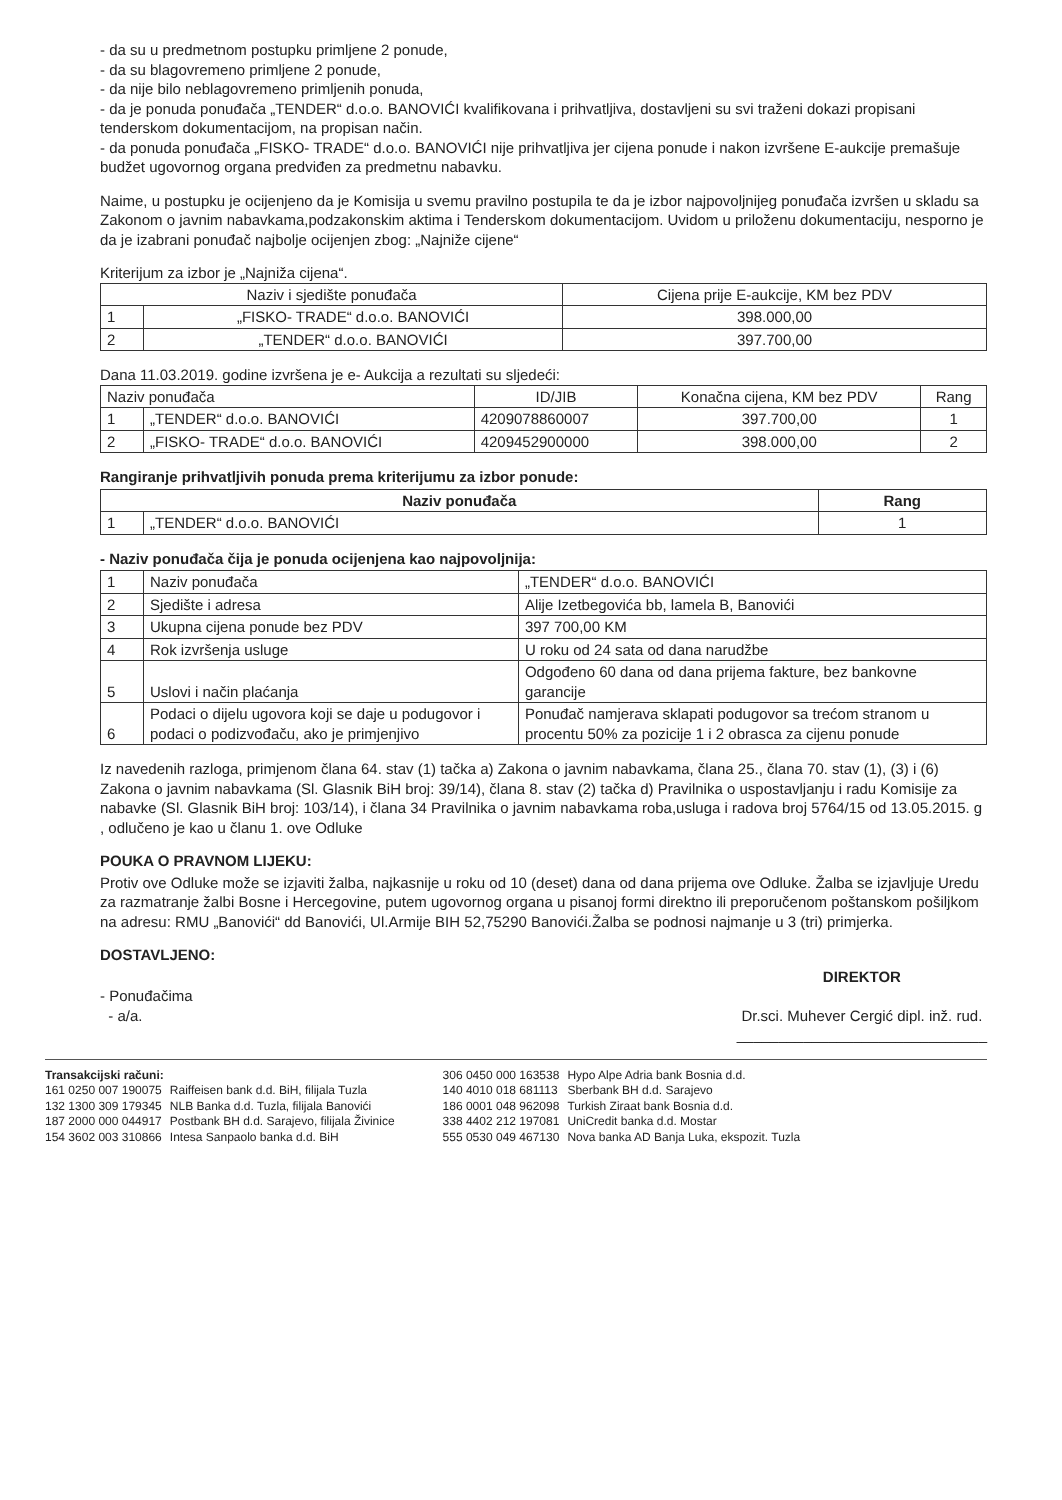- da su u predmetnom postupku primljene 2 ponude,
- da su blagovremeno primljene 2 ponude,
- da nije bilo neblagovremeno primljenih ponuda,
- da je ponuda ponuđača „TENDER“ d.o.o. BANOVIĆI kvalifikovana i prihvatljiva, dostavljeni su svi traženi dokazi propisani tenderskom dokumentacijom, na propisan način.
- da ponuda ponuđača „FISKO- TRADE“ d.o.o. BANOVIĆI nije prihvatljiva jer cijena ponude i nakon izvršene E-aukcije premašuje budžet ugovornog organa predviđen za predmetnu nabavku.
Naime, u postupku je ocijenjeno da je Komisija u svemu pravilno postupila te da je izbor najpovoljnijeg ponuđača izvršen u skladu sa Zakonom o javnim nabavkama,podzakonskim aktima i Tenderskom dokumentacijom. Uvidom u priloženu dokumentaciju, nesporno je da je izabrani ponuđač najbolje ocijenjen zbog: „Najniže cijene“
Kriterijum za izbor je „Najniža cijena“.
| Naziv i sjedište ponuđača | | Cijena prije E-aukcije, KM bez PDV |
| --- | --- | --- |
| 1 | „FISKO- TRADE“ d.o.o. BANOVIĆI | 398.000,00 |
| 2 | „TENDER“ d.o.o. BANOVIĆI | 397.700,00 |
Dana 11.03.2019. godine izvršena je e- Aukcija a rezultati su sljedeći:
| Naziv ponuđača | | ID/JIB | Konačna cijena, KM bez PDV | Rang |
| --- | --- | --- | --- | --- |
| 1 | „TENDER“ d.o.o. BANOVIĆI | 4209078860007 | 397.700,00 | 1 |
| 2 | „FISKO- TRADE“ d.o.o. BANOVIĆI | 4209452900000 | 398.000,00 | 2 |
Rangiranje prihvatljivih ponuda prema kriterijumu za izbor ponude:
| Naziv ponuđača | | Rang |
| --- | --- | --- |
| 1 | „TENDER“ d.o.o. BANOVIĆI | 1 |
- Naziv ponuđača čija je ponuda ocijenjena kao najpovoljnija:
| 1 | Naziv ponuđača | „TENDER“ d.o.o. BANOVIĆI |
| 2 | Sjedište i adresa | Alije Izetbegovića bb, lamela B, Banovići |
| 3 | Ukupna cijena ponude bez PDV | 397 700,00 KM |
| 4 | Rok izvršenja usluge | U roku od 24 sata od dana narudžbe |
| 5 | Uslovi i način plaćanja | Odgođeno 60 dana od dana prijema fakture, bez bankovne garancije |
| 6 | Podaci o dijelu ugovora koji se daje u podugovor i podaci o podizvođaču, ako je primjenjivo | Ponuđač namjerava sklapati podugovor sa trećom stranom u procentu 50% za pozicije 1 i 2 obrasca za cijenu ponude |
Iz navedenih razloga, primjenom člana 64. stav (1) tačka a) Zakona o javnim nabavkama, člana 25., člana 70. stav (1), (3) i (6) Zakona o javnim nabavkama (Sl. Glasnik BiH broj: 39/14), člana 8. stav (2) tačka d) Pravilnika o uspostavljanju i radu Komisije za nabavke (Sl. Glasnik BiH broj: 103/14), i člana 34 Pravilnika o javnim nabavkama roba,usluga i radova broj 5764/15 od 13.05.2015. g , odlučeno je kao u članu 1. ove Odluke
POUKA O PRAVNOM LIJEKU:
Protiv ove Odluke može se izjaviti žalba, najkasnije u roku od 10 (deset) dana od dana prijema ove Odluke. Žalba se izjavljuje Uredu za razmatranje žalbi Bosne i Hercegovine, putem ugovornog organa u pisanoj formi direktno ili preporučenom poštanskom pošiljkom na adresu: RMU „Banovići“ dd Banovići, Ul.Armije BIH 52,75290 Banovići.Žalba se podnosi najmanje u 3 (tri) primjerka.
DOSTAVLJENO:
- Ponuđačima
- a/a.
DIREKTOR
Dr.sci. Muhever Cergić dipl. inž. rud.
______________________________
Transakcijski računi:
| 161 0250 007 190075 | Raiffeisen bank d.d. BiH, filijala Tuzla |
| 132 1300 309 179345 | NLB Banka d.d. Tuzla, filijala Banovići |
| 187 2000 000 044917 | Postbank BH d.d. Sarajevo, filijala Živinice |
| 154 3602 003 310866 | Intesa Sanpaolo banka d.d. BiH |
| 306 0450 000 163538 | Hypo Alpe Adria bank Bosnia d.d. |
| 140 4010 018 681113 | Sberbank BH d.d. Sarajevo |
| 186 0001 048 962098 | Turkish Ziraat bank Bosnia d.d. |
| 338 4402 212 197081 | UniCredit banka d.d. Mostar |
| 555 0530 049 467130 | Nova banka AD Banja Luka, ekspozit. Tuzla |